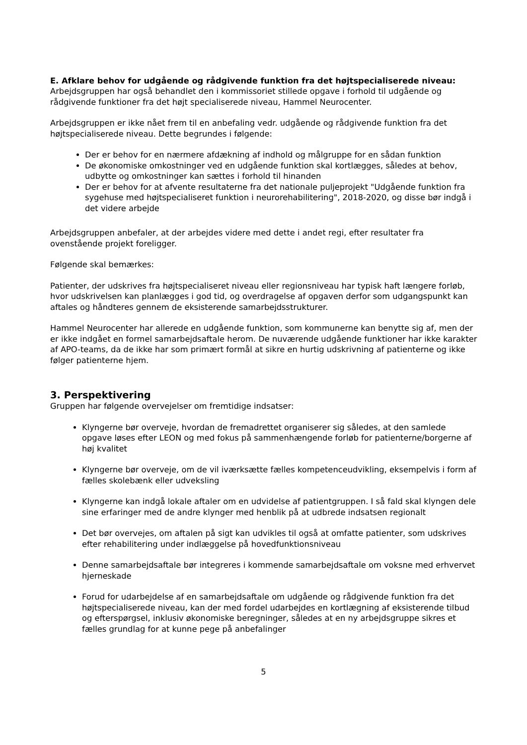E. Afklare behov for udgående og rådgivende funktion fra det højtspecialiserede niveau:
Arbejdsgruppen har også behandlet den i kommissoriet stillede opgave i forhold til udgående og rådgivende funktioner fra det højt specialiserede niveau, Hammel Neurocenter.
Arbejdsgruppen er ikke nået frem til en anbefaling vedr. udgående og rådgivende funktion fra det højtspecialiserede niveau. Dette begrundes i følgende:
Der er behov for en nærmere afdækning af indhold og målgruppe for en sådan funktion
De økonomiske omkostninger ved en udgående funktion skal kortlægges, således at behov, udbytte og omkostninger kan sættes i forhold til hinanden
Der er behov for at afvente resultaterne fra det nationale puljeprojekt "Udgående funktion fra sygehuse med højtspecialiseret funktion i neurorehabilitering", 2018-2020, og disse bør indgå i det videre arbejde
Arbejdsgruppen anbefaler, at der arbejdes videre med dette i andet regi, efter resultater fra ovenstående projekt foreligger.
Følgende skal bemærkes:
Patienter, der udskrives fra højtspecialiseret niveau eller regionsniveau har typisk haft længere forløb, hvor udskrivelsen kan planlægges i god tid, og overdragelse af opgaven derfor som udgangspunkt kan aftales og håndteres gennem de eksisterende samarbejdsstrukturer.
Hammel Neurocenter har allerede en udgående funktion, som kommunerne kan benytte sig af, men der er ikke indgået en formel samarbejdsaftale herom. De nuværende udgående funktioner har ikke karakter af APO-teams, da de ikke har som primært formål at sikre en hurtig udskrivning af patienterne og ikke følger patienterne hjem.
3. Perspektivering
Gruppen har følgende overvejelser om fremtidige indsatser:
Klyngerne bør overveje, hvordan de fremadrettet organiserer sig således, at den samlede opgave løses efter LEON og med fokus på sammenhængende forløb for patienterne/borgerne af høj kvalitet
Klyngerne bør overveje, om de vil iværksætte fælles kompetenceudvikling, eksempelvis i form af fælles skolebænk eller udveksling
Klyngerne kan indgå lokale aftaler om en udvidelse af patientgruppen. I så fald skal klyngen dele sine erfaringer med de andre klynger med henblik på at udbrede indsatsen regionalt
Det bør overvejes, om aftalen på sigt kan udvikles til også at omfatte patienter, som udskrives efter rehabilitering under indlæggelse på hovedfunktionsniveau
Denne samarbejdsaftale bør integreres i kommende samarbejdsaftale om voksne med erhvervet hjerneskade
Forud for udarbejdelse af en samarbejdsaftale om udgående og rådgivende funktion fra det højtspecialiserede niveau, kan der med fordel udarbejdes en kortlægning af eksisterende tilbud og efterspørgsel, inklusiv økonomiske beregninger, således at en ny arbejdsgruppe sikres et fælles grundlag for at kunne pege på anbefalinger
5